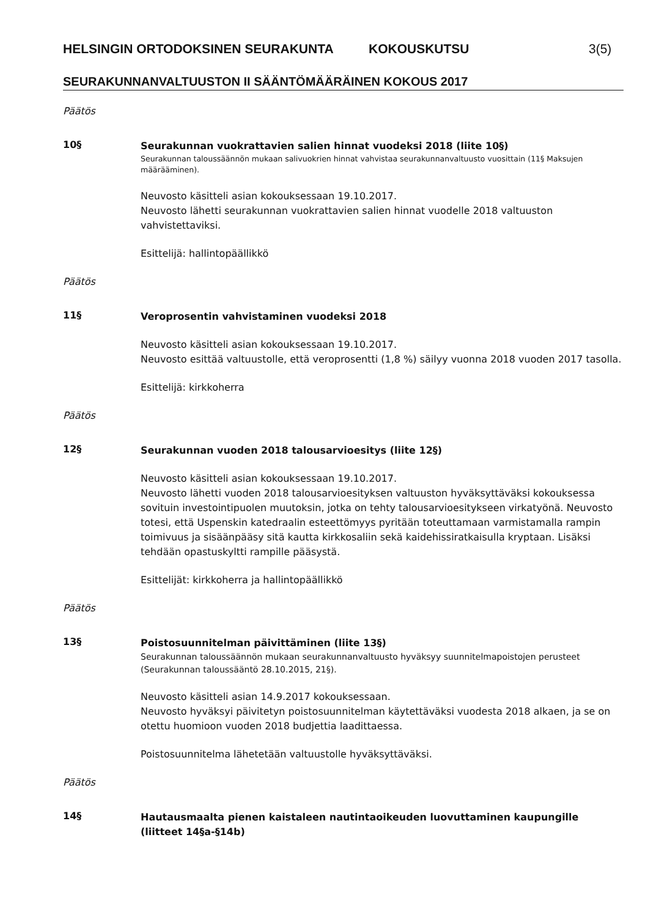HELSINGIN ORTODOKSINEN SEURAKUNTA KOKOUSKUTSU 3(5)
SEURAKUNNANVALTUUSTON II SÄÄNTÖMÄÄRÄINEN KOKOUS 2017
Päätös
10§
Seurakunnan vuokrattavien salien hinnat vuodeksi 2018 (liite 10§)
Seurakunnan taloussäännön mukaan salivuokrien hinnat vahvistaa seurakunnanvaltuusto vuosittain (11§ Maksujen määrääminen).
Neuvosto käsitteli asian kokouksessaan 19.10.2017.
Neuvosto lähetti seurakunnan vuokrattavien salien hinnat vuodelle 2018 valtuuston vahvistettaviksi.
Esittelijä: hallintopäällikkö
Päätös
11§
Veroprosentin vahvistaminen vuodeksi 2018
Neuvosto käsitteli asian kokouksessaan 19.10.2017.
Neuvosto esittää valtuustolle, että veroprosentti (1,8 %) säilyy vuonna 2018 vuoden 2017 tasolla.
Esittelijä: kirkkoherra
Päätös
12§
Seurakunnan vuoden 2018 talousarvioesitys (liite 12§)
Neuvosto käsitteli asian kokouksessaan 19.10.2017.
Neuvosto lähetti vuoden 2018 talousarvioesityksen valtuuston hyväksyttäväksi kokouksessa sovituin investointipuolen muutoksin, jotka on tehty talousarvioesitykseen virkatyönä. Neuvosto totesi, että Uspenskin katedraalin esteettömyys pyritään toteuttamaan varmistamalla rampin toimivuus ja sisäänpääsy sitä kautta kirkkosaliin sekä kaidehissiratkaisulla kryptaan. Lisäksi tehdään opastuskyltti rampille pääsystä.
Esittelijät: kirkkoherra ja hallintopäällikkö
Päätös
13§
Poistosuunnitelman päivittäminen (liite 13§)
Seurakunnan taloussäännön mukaan seurakunnanvaltuusto hyväksyy suunnitelmapoistojen perusteet (Seurakunnan taloussääntö 28.10.2015, 21§).
Neuvosto käsitteli asian 14.9.2017 kokouksessaan.
Neuvosto hyväksyi päivitetyn poistosuunnitelman käytettäväksi vuodesta 2018 alkaen, ja se on otettu huomioon vuoden 2018 budjettia laadittaessa.
Poistosuunnitelma lähetetään valtuustolle hyväksyttäväksi.
Päätös
14§
Hautausmaalta pienen kaistaleen nautintaoikeuden luovuttaminen kaupungille (liitteet 14§a-§14b)